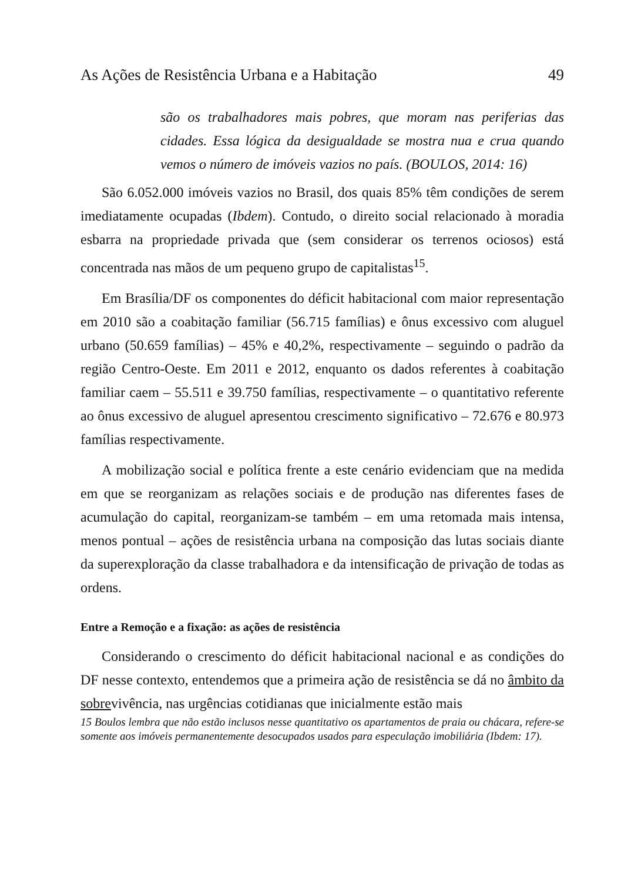As Ações de Resistência Urbana e a Habitação 49
são os trabalhadores mais pobres, que moram nas periferias das cidades. Essa lógica da desigualdade se mostra nua e crua quando vemos o número de imóveis vazios no país. (BOULOS, 2014: 16)
São 6.052.000 imóveis vazios no Brasil, dos quais 85% têm condições de serem imediatamente ocupadas (Ibdem). Contudo, o direito social relacionado à moradia esbarra na propriedade privada que (sem considerar os terrenos ociosos) está concentrada nas mãos de um pequeno grupo de capitalistas<sup>15</sup>.
Em Brasília/DF os componentes do déficit habitacional com maior representação em 2010 são a coabitação familiar (56.715 famílias) e ônus excessivo com aluguel urbano (50.659 famílias) – 45% e 40,2%, respectivamente – seguindo o padrão da região Centro-Oeste. Em 2011 e 2012, enquanto os dados referentes à coabitação familiar caem – 55.511 e 39.750 famílias, respectivamente – o quantitativo referente ao ônus excessivo de aluguel apresentou crescimento significativo – 72.676 e 80.973 famílias respectivamente.
A mobilização social e política frente a este cenário evidenciam que na medida em que se reorganizam as relações sociais e de produção nas diferentes fases de acumulação do capital, reorganizam-se também – em uma retomada mais intensa, menos pontual – ações de resistência urbana na composição das lutas sociais diante da superexploração da classe trabalhadora e da intensificação de privação de todas as ordens.
Entre a Remoção e a fixação: as ações de resistência
Considerando o crescimento do déficit habitacional nacional e as condições do DF nesse contexto, entendemos que a primeira ação de resistência se dá no âmbito da sobrevivência, nas urgências cotidianas que inicialmente estão mais
15 Boulos lembra que não estão inclusos nesse quantitativo os apartamentos de praia ou chácara, refere-se somente aos imóveis permanentemente desocupados usados para especulação imobiliária (Ibdem: 17).